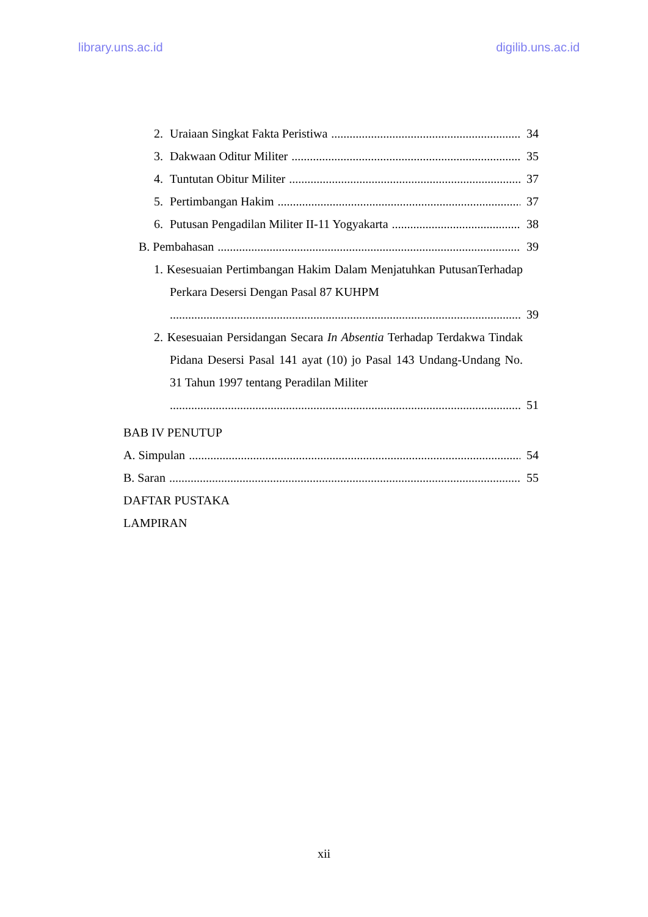library.uns.ac.id digilib.uns.ac.id
2. Uraiaan Singkat Fakta Peristiwa 34
3. Dakwaan Oditur Militer 35
4. Tuntutan Obitur Militer 37
5. Pertimbangan Hakim 37
6. Putusan Pengadilan Militer II-11 Yogyakarta 38
B. Pembahasan 39
1. Kesesuaian Pertimbangan Hakim Dalam Menjatuhkan PutusanTerhadap Perkara Desersi Dengan Pasal 87 KUHPM
39
2. Kesesuaian Persidangan Secara In Absentia Terhadap Terdakwa Tindak Pidana Desersi Pasal 141 ayat (10) jo Pasal 143 Undang-Undang No. 31 Tahun 1997 tentang Peradilan Militer
51
BAB IV PENUTUP
A. Simpulan 54
B. Saran 55
DAFTAR PUSTAKA
LAMPIRAN
xii